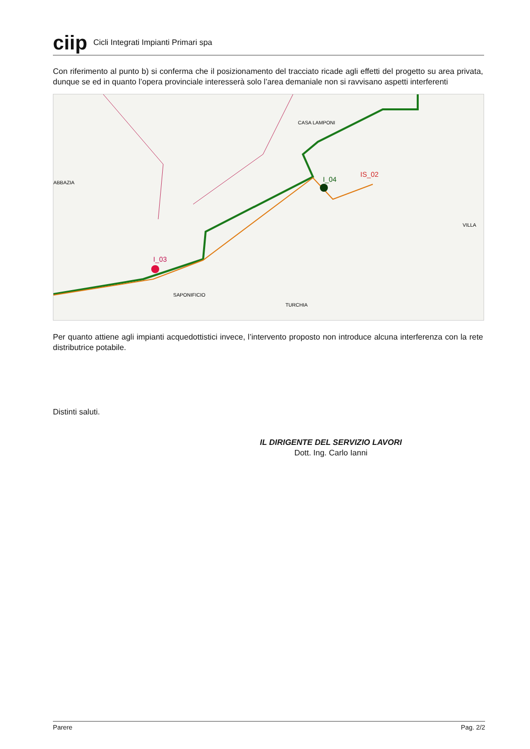ciip
Cicli Integrati Impianti Primari spa
Con riferimento al punto b) si conferma che il posizionamento del tracciato ricade agli effetti del progetto su area privata, dunque se ed in quanto l’opera provinciale interesserà solo l’area demaniale non si ravvisano aspetti interferenti
I_03
I_04
IS_02
CASA LAMPONI
SAPONIFICIO
TURCHIA
ABBAZIA
VILLA
Per quanto attiene agli impianti acquedottistici invece, l’intervento proposto non introduce alcuna interferenza con la rete distributrice potabile.
Distinti saluti.
IL DIRIGENTE DEL SERVIZIO LAVORI
Dott. Ing. Carlo Ianni
Parere Pag. 2/2